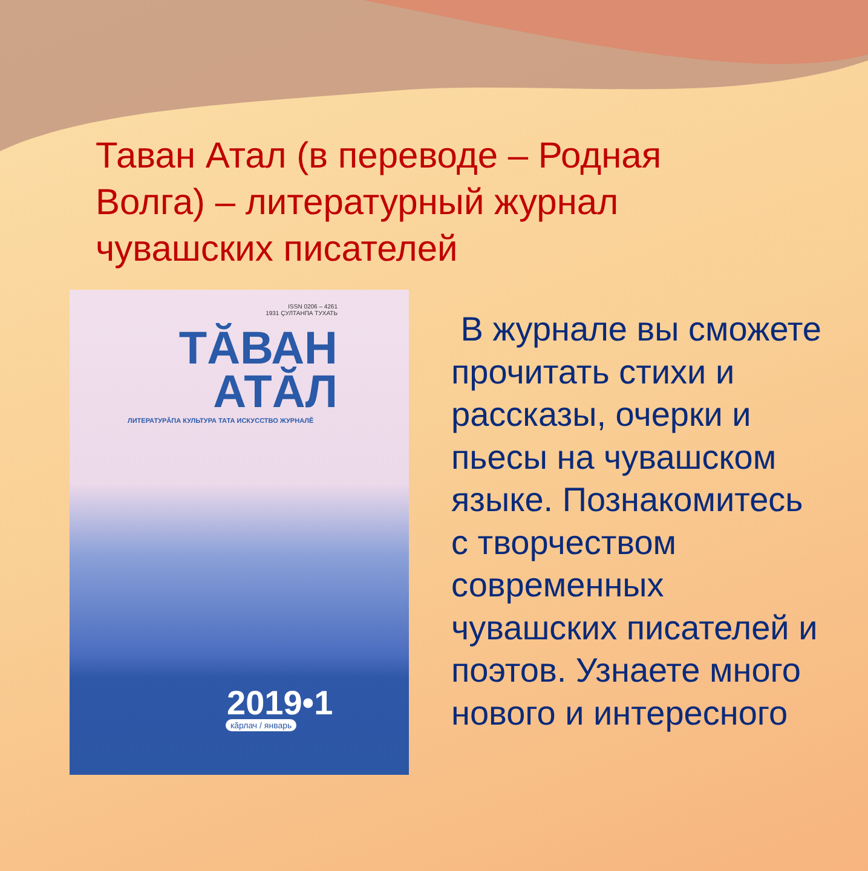Таван Атал (в переводе – Родная Волга) – литературный журнал чувашских писателей
ISSN 0206 – 4261
1931 ÇУЛТАНПА ТУХАТЬ
ТĂВАН
АТĂЛ
ЛИТЕРАТУРĂПА КУЛЬТУРА ТАТА ИСКУССТВО ЖУРНАЛĔ
2019•1
кăрлач / январь
В журнале вы сможете прочитать стихи и рассказы, очерки и пьесы на чувашском языке. Познакомитесь с творчеством современных чувашских писателей и поэтов. Узнаете много нового и интересного